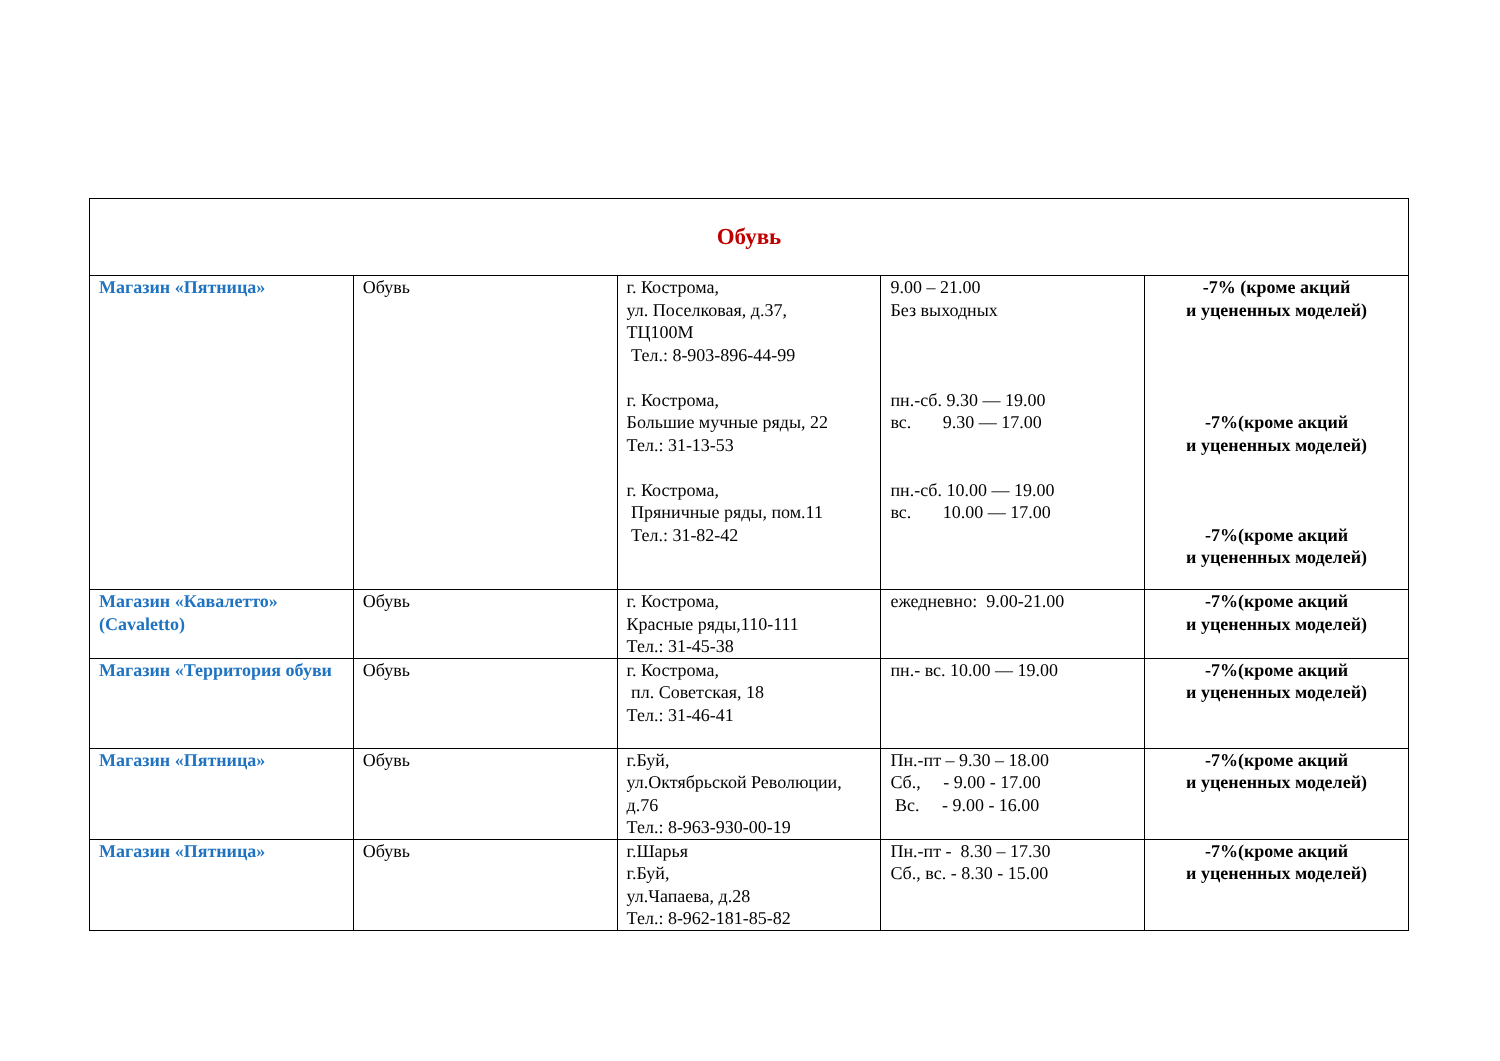| Обувь | | | | |
| --- | --- | --- | --- | --- |
| Магазин «Пятница» | Обувь | г. Кострома, ул. Поселковая, д.37, ТЦ100М Тел.: 8-903-896-44-99 г. Кострома, Большие мучные ряды, 22 Тел.: 31-13-53 г. Кострома, Пряничные ряды, пом.11 Тел.: 31-82-42 | 9.00 – 21.00 Без выходных пн.-сб. 9.30 — 19.00 вс. 9.30 — 17.00 пн.-сб. 10.00 — 19.00 вс. 10.00 — 17.00 | -7% (кроме акций и уцененных моделей) -7%(кроме акций и уцененных моделей) -7%(кроме акций и уцененных моделей) |
| Магазин «Кавалетто» (Cavaletto) | Обувь | г. Кострома, Красные ряды,110-111 Тел.: 31-45-38 | ежедневно: 9.00-21.00 | -7%(кроме акций и уцененных моделей) |
| Магазин «Территория обуви | Обувь | г. Кострома, пл. Советская, 18 Тел.: 31-46-41 | пн.- вс. 10.00 — 19.00 | -7%(кроме акций и уцененных моделей) |
| Магазин «Пятница» | Обувь | г.Буй, ул.Октябрьской Революции, д.76 Тел.: 8-963-930-00-19 | Пн.-пт – 9.30 – 18.00 Сб., - 9.00 - 17.00 Вс. - 9.00 - 16.00 | -7%(кроме акций и уцененных моделей) |
| Магазин «Пятница» | Обувь | г.Шарья г.Буй, ул.Чапаева, д.28 Тел.: 8-962-181-85-82 | Пн.-пт - 8.30 – 17.30 Сб., вс. - 8.30 - 15.00 | -7%(кроме акций и уцененных моделей) |